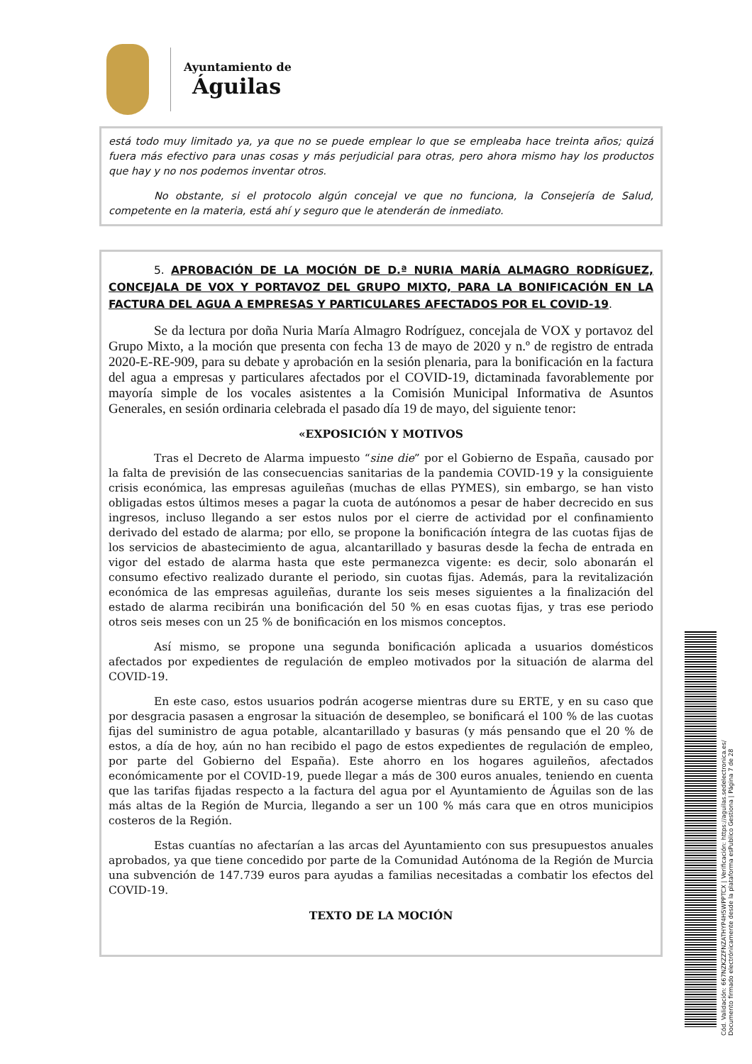Ayuntamiento de
Águilas
está todo muy limitado ya, ya que no se puede emplear lo que se empleaba hace treinta años; quizá fuera más efectivo para unas cosas y más perjudicial para otras, pero ahora mismo hay los productos que hay y no nos podemos inventar otros.
No obstante, si el protocolo algún concejal ve que no funciona, la Consejería de Salud, competente en la materia, está ahí y seguro que le atenderán de inmediato.
5. APROBACIÓN DE LA MOCIÓN DE D.ª NURIA MARÍA ALMAGRO RODRÍGUEZ, CONCEJALA DE VOX Y PORTAVOZ DEL GRUPO MIXTO, PARA LA BONIFICACIÓN EN LA FACTURA DEL AGUA A EMPRESAS Y PARTICULARES AFECTADOS POR EL COVID-19.
Se da lectura por doña Nuria María Almagro Rodríguez, concejala de VOX y portavoz del Grupo Mixto, a la moción que presenta con fecha 13 de mayo de 2020 y n.º de registro de entrada 2020-E-RE-909, para su debate y aprobación en la sesión plenaria, para la bonificación en la factura del agua a empresas y particulares afectados por el COVID-19, dictaminada favorablemente por mayoría simple de los vocales asistentes a la Comisión Municipal Informativa de Asuntos Generales, en sesión ordinaria celebrada el pasado día 19 de mayo, del siguiente tenor:
«EXPOSICIÓN Y MOTIVOS
Tras el Decreto de Alarma impuesto “sine die” por el Gobierno de España, causado por la falta de previsión de las consecuencias sanitarias de la pandemia COVID-19 y la consiguiente crisis económica, las empresas aguileñas (muchas de ellas PYMES), sin embargo, se han visto obligadas estos últimos meses a pagar la cuota de autónomos a pesar de haber decrecido en sus ingresos, incluso llegando a ser estos nulos por el cierre de actividad por el confinamiento derivado del estado de alarma; por ello, se propone la bonificación íntegra de las cuotas fijas de los servicios de abastecimiento de agua, alcantarillado y basuras desde la fecha de entrada en vigor del estado de alarma hasta que este permanezca vigente: es decir, solo abonarán el consumo efectivo realizado durante el periodo, sin cuotas fijas. Además, para la revitalización económica de las empresas aguileñas, durante los seis meses siguientes a la finalización del estado de alarma recibirán una bonificación del 50 % en esas cuotas fijas, y tras ese periodo otros seis meses con un 25 % de bonificación en los mismos conceptos.
Así mismo, se propone una segunda bonificación aplicada a usuarios domésticos afectados por expedientes de regulación de empleo motivados por la situación de alarma del COVID-19.
En este caso, estos usuarios podrán acogerse mientras dure su ERTE, y en su caso que por desgracia pasasen a engrosar la situación de desempleo, se bonificará el 100 % de las cuotas fijas del suministro de agua potable, alcantarillado y basuras (y más pensando que el 20 % de estos, a día de hoy, aún no han recibido el pago de estos expedientes de regulación de empleo, por parte del Gobierno del España). Este ahorro en los hogares aguileños, afectados económicamente por el COVID-19, puede llegar a más de 300 euros anuales, teniendo en cuenta que las tarifas fijadas respecto a la factura del agua por el Ayuntamiento de Águilas son de las más altas de la Región de Murcia, llegando a ser un 100 % más cara que en otros municipios costeros de la Región.
Estas cuantías no afectarían a las arcas del Ayuntamiento con sus presupuestos anuales aprobados, ya que tiene concedido por parte de la Comunidad Autónoma de la Región de Murcia una subvención de 147.739 euros para ayudas a familias necesitadas a combatir los efectos del COVID-19.
TEXTO DE LA MOCIÓN
Cód. Validación: 667NZKZZFNZATHYP4H5WPPTCX | Verificación: https://aguilas.sedelectronica.es/
Documento firmado electrónicamente desde la plataforma esPublico Gestiona | Página 7 de 28